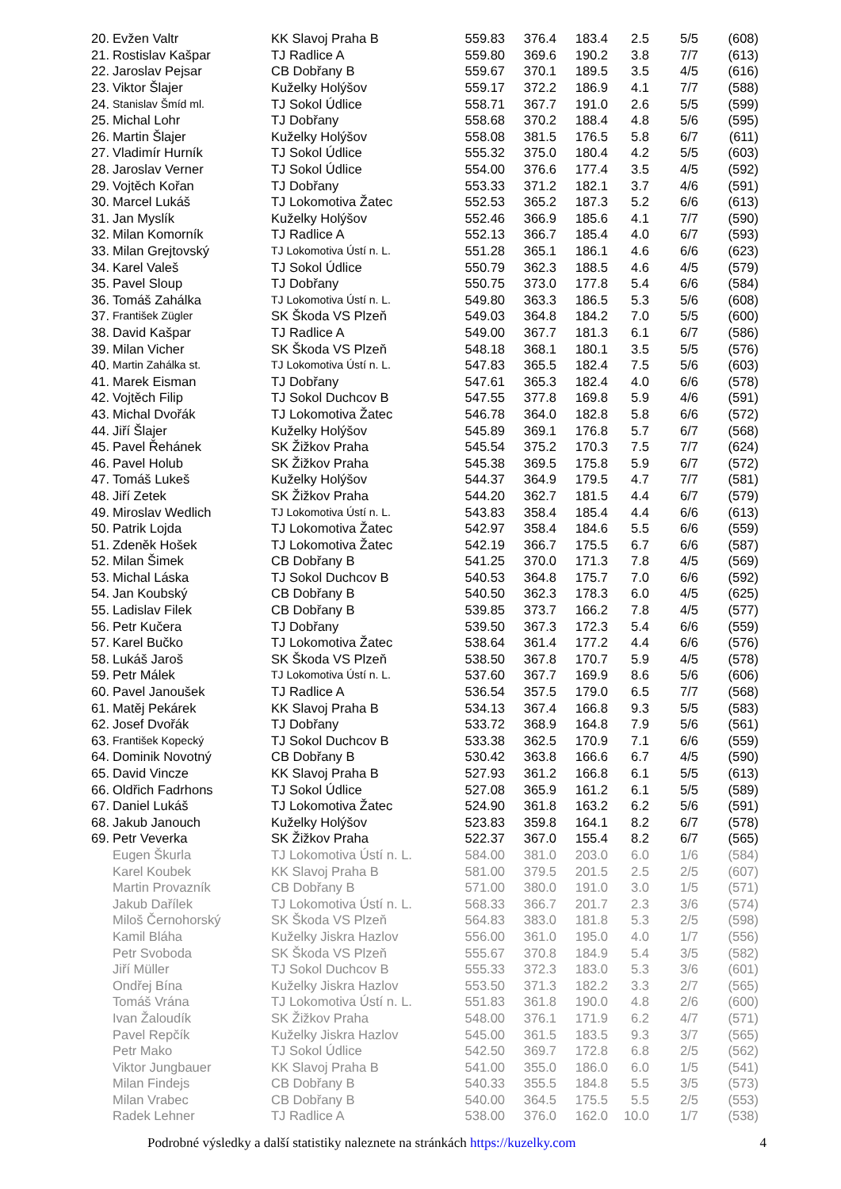| 20. | Evžen Valtr | KK Slavoj Praha B | 559.83 | 376.4 | 183.4 | 2.5 | 5/5 | (608) |
| 21. | Rostislav Kašpar | TJ Radlice A | 559.80 | 369.6 | 190.2 | 3.8 | 7/7 | (613) |
| 22. | Jaroslav Pejsar | CB Dobřany B | 559.67 | 370.1 | 189.5 | 3.5 | 4/5 | (616) |
| 23. | Viktor Šlajer | Kuželky Holýšov | 559.17 | 372.2 | 186.9 | 4.1 | 7/7 | (588) |
| 24. | Stanislav Šmíd ml. | TJ Sokol Údlice | 558.71 | 367.7 | 191.0 | 2.6 | 5/5 | (599) |
| 25. | Michal Lohr | TJ Dobřany | 558.68 | 370.2 | 188.4 | 4.8 | 5/6 | (595) |
| 26. | Martin Šlajer | Kuželky Holýšov | 558.08 | 381.5 | 176.5 | 5.8 | 6/7 | (611) |
| 27. | Vladimír Hurník | TJ Sokol Údlice | 555.32 | 375.0 | 180.4 | 4.2 | 5/5 | (603) |
| 28. | Jaroslav Verner | TJ Sokol Údlice | 554.00 | 376.6 | 177.4 | 3.5 | 4/5 | (592) |
| 29. | Vojtěch Kořan | TJ Dobřany | 553.33 | 371.2 | 182.1 | 3.7 | 4/6 | (591) |
| 30. | Marcel Lukáš | TJ Lokomotiva Žatec | 552.53 | 365.2 | 187.3 | 5.2 | 6/6 | (613) |
| 31. | Jan Myslík | Kuželky Holýšov | 552.46 | 366.9 | 185.6 | 4.1 | 7/7 | (590) |
| 32. | Milan Komorník | TJ Radlice A | 552.13 | 366.7 | 185.4 | 4.0 | 6/7 | (593) |
| 33. | Milan Grejtovský | TJ Lokomotiva Ústí n. L. | 551.28 | 365.1 | 186.1 | 4.6 | 6/6 | (623) |
| 34. | Karel Valeš | TJ Sokol Údlice | 550.79 | 362.3 | 188.5 | 4.6 | 4/5 | (579) |
| 35. | Pavel Sloup | TJ Dobřany | 550.75 | 373.0 | 177.8 | 5.4 | 6/6 | (584) |
| 36. | Tomáš Zahálka | TJ Lokomotiva Ústí n. L. | 549.80 | 363.3 | 186.5 | 5.3 | 5/6 | (608) |
| 37. | František Zügler | SK Škoda VS Plzeň | 549.03 | 364.8 | 184.2 | 7.0 | 5/5 | (600) |
| 38. | David Kašpar | TJ Radlice A | 549.00 | 367.7 | 181.3 | 6.1 | 6/7 | (586) |
| 39. | Milan Vicher | SK Škoda VS Plzeň | 548.18 | 368.1 | 180.1 | 3.5 | 5/5 | (576) |
| 40. | Martin Zahálka st. | TJ Lokomotiva Ústí n. L. | 547.83 | 365.5 | 182.4 | 7.5 | 5/6 | (603) |
| 41. | Marek Eisman | TJ Dobřany | 547.61 | 365.3 | 182.4 | 4.0 | 6/6 | (578) |
| 42. | Vojtěch Filip | TJ Sokol Duchcov B | 547.55 | 377.8 | 169.8 | 5.9 | 4/6 | (591) |
| 43. | Michal Dvořák | TJ Lokomotiva Žatec | 546.78 | 364.0 | 182.8 | 5.8 | 6/6 | (572) |
| 44. | Jiří Šlajer | Kuželky Holýšov | 545.89 | 369.1 | 176.8 | 5.7 | 6/7 | (568) |
| 45. | Pavel Řehánek | SK Žižkov Praha | 545.54 | 375.2 | 170.3 | 7.5 | 7/7 | (624) |
| 46. | Pavel Holub | SK Žižkov Praha | 545.38 | 369.5 | 175.8 | 5.9 | 6/7 | (572) |
| 47. | Tomáš Lukeš | Kuželky Holýšov | 544.37 | 364.9 | 179.5 | 4.7 | 7/7 | (581) |
| 48. | Jiří Zetek | SK Žižkov Praha | 544.20 | 362.7 | 181.5 | 4.4 | 6/7 | (579) |
| 49. | Miroslav Wedlich | TJ Lokomotiva Ústí n. L. | 543.83 | 358.4 | 185.4 | 4.4 | 6/6 | (613) |
| 50. | Patrik Lojda | TJ Lokomotiva Žatec | 542.97 | 358.4 | 184.6 | 5.5 | 6/6 | (559) |
| 51. | Zdeněk Hošek | TJ Lokomotiva Žatec | 542.19 | 366.7 | 175.5 | 6.7 | 6/6 | (587) |
| 52. | Milan Šimek | CB Dobřany B | 541.25 | 370.0 | 171.3 | 7.8 | 4/5 | (569) |
| 53. | Michal Láska | TJ Sokol Duchcov B | 540.53 | 364.8 | 175.7 | 7.0 | 6/6 | (592) |
| 54. | Jan Koubský | CB Dobřany B | 540.50 | 362.3 | 178.3 | 6.0 | 4/5 | (625) |
| 55. | Ladislav Filek | CB Dobřany B | 539.85 | 373.7 | 166.2 | 7.8 | 4/5 | (577) |
| 56. | Petr Kučera | TJ Dobřany | 539.50 | 367.3 | 172.3 | 5.4 | 6/6 | (559) |
| 57. | Karel Bučko | TJ Lokomotiva Žatec | 538.64 | 361.4 | 177.2 | 4.4 | 6/6 | (576) |
| 58. | Lukáš Jaroš | SK Škoda VS Plzeň | 538.50 | 367.8 | 170.7 | 5.9 | 4/5 | (578) |
| 59. | Petr Málek | TJ Lokomotiva Ústí n. L. | 537.60 | 367.7 | 169.9 | 8.6 | 5/6 | (606) |
| 60. | Pavel Janoušek | TJ Radlice A | 536.54 | 357.5 | 179.0 | 6.5 | 7/7 | (568) |
| 61. | Matěj Pekárek | KK Slavoj Praha B | 534.13 | 367.4 | 166.8 | 9.3 | 5/5 | (583) |
| 62. | Josef Dvořák | TJ Dobřany | 533.72 | 368.9 | 164.8 | 7.9 | 5/6 | (561) |
| 63. | František Kopecký | TJ Sokol Duchcov B | 533.38 | 362.5 | 170.9 | 7.1 | 6/6 | (559) |
| 64. | Dominik Novotný | CB Dobřany B | 530.42 | 363.8 | 166.6 | 6.7 | 4/5 | (590) |
| 65. | David Vincze | KK Slavoj Praha B | 527.93 | 361.2 | 166.8 | 6.1 | 5/5 | (613) |
| 66. | Oldřich Fadrhons | TJ Sokol Údlice | 527.08 | 365.9 | 161.2 | 6.1 | 5/5 | (589) |
| 67. | Daniel Lukáš | TJ Lokomotiva Žatec | 524.90 | 361.8 | 163.2 | 6.2 | 5/6 | (591) |
| 68. | Jakub Janouch | Kuželky Holýšov | 523.83 | 359.8 | 164.1 | 8.2 | 6/7 | (578) |
| 69. | Petr Veverka | SK Žižkov Praha | 522.37 | 367.0 | 155.4 | 8.2 | 6/7 | (565) |
| | Eugen Škurla | TJ Lokomotiva Ústí n. L. | 584.00 | 381.0 | 203.0 | 6.0 | 1/6 | (584) |
| | Karel Koubek | KK Slavoj Praha B | 581.00 | 379.5 | 201.5 | 2.5 | 2/5 | (607) |
| | Martin Provazník | CB Dobřany B | 571.00 | 380.0 | 191.0 | 3.0 | 1/5 | (571) |
| | Jakub Dařílek | TJ Lokomotiva Ústí n. L. | 568.33 | 366.7 | 201.7 | 2.3 | 3/6 | (574) |
| | Miloš Černohorský | SK Škoda VS Plzeň | 564.83 | 383.0 | 181.8 | 5.3 | 2/5 | (598) |
| | Kamil Bláha | Kuželky Jiskra Hazlov | 556.00 | 361.0 | 195.0 | 4.0 | 1/7 | (556) |
| | Petr Svoboda | SK Škoda VS Plzeň | 555.67 | 370.8 | 184.9 | 5.4 | 3/5 | (582) |
| | Jiří Müller | TJ Sokol Duchcov B | 555.33 | 372.3 | 183.0 | 5.3 | 3/6 | (601) |
| | Ondřej Bína | Kuželky Jiskra Hazlov | 553.50 | 371.3 | 182.2 | 3.3 | 2/7 | (565) |
| | Tomáš Vrána | TJ Lokomotiva Ústí n. L. | 551.83 | 361.8 | 190.0 | 4.8 | 2/6 | (600) |
| | Ivan Žaloudík | SK Žižkov Praha | 548.00 | 376.1 | 171.9 | 6.2 | 4/7 | (571) |
| | Pavel Repčík | Kuželky Jiskra Hazlov | 545.00 | 361.5 | 183.5 | 9.3 | 3/7 | (565) |
| | Petr Mako | TJ Sokol Údlice | 542.50 | 369.7 | 172.8 | 6.8 | 2/5 | (562) |
| | Viktor Jungbauer | KK Slavoj Praha B | 541.00 | 355.0 | 186.0 | 6.0 | 1/5 | (541) |
| | Milan Findejs | CB Dobřany B | 540.33 | 355.5 | 184.8 | 5.5 | 3/5 | (573) |
| | Milan Vrabec | CB Dobřany B | 540.00 | 364.5 | 175.5 | 5.5 | 2/5 | (553) |
| | Radek Lehner | TJ Radlice A | 538.00 | 376.0 | 162.0 | 10.0 | 1/7 | (538) |
Podrobné výsledky a další statistiky naleznete na stránkách https://kuzelky.com
4